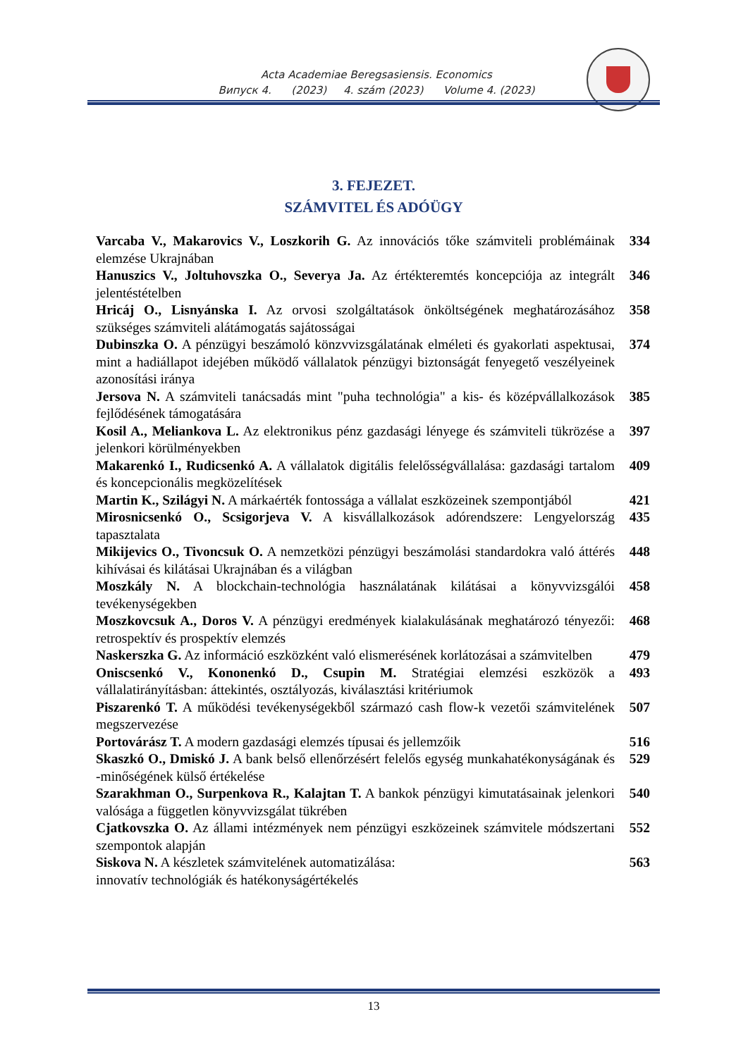Acta Academiae Beregsasiensis. Economics
Випуск 4. (2023) 4. szám (2023) Volume 4. (2023)
3. FEJEZET.
SZÁMVITEL ÉS ADÓÜGY
| Varcaba V., Makarovics V., Loszkorih G. Az innovációs tőke számviteli problémáinak elemzése Ukrajnában | 334 |
| Hanuszics V., Joltuhovszka O., Severya Ja. Az értékteremtés koncepciója az integrált jelentéstételben | 346 |
| Hricáj O., Lisnyánska I. Az orvosi szolgáltatások önköltségének meghatározásához szükséges számviteli alátámogatás sajátosságai | 358 |
| Dubinszka O. A pénzügyi beszámoló könzvvizsgálatának elméleti és gyakorlati aspektusai, mint a hadiállapot idejében működő vállalatok pénzügyi biztonságát fenyegető veszélyeinek azonosítási iránya | 374 |
| Jersova N. A számviteli tanácsadás mint "puha technológia" a kis- és középvállalkozások fejlődésének támogatására | 385 |
| Kosil A., Meliankova L. Az elektronikus pénz gazdasági lényege és számviteli tükrözése a jelenkori körülményekben | 397 |
| Makarenkó I., Rudicsenkó A. A vállalatok digitális felelősségvállalása: gazdasági tartalom és koncepcionális megközelítések | 409 |
| Martin K., Szilágyi N. A márkaérték fontossága a vállalat eszközeinek szempontjából | 421 |
| Mirosnicsenkó O., Scsigorjeva V. A kisvállalkozások adórendszere: Lengyelország tapasztalata | 435 |
| Mikijevics O., Tivoncsuk O. A nemzetközi pénzügyi beszámolási standardokra való áttérés kihívásai és kilátásai Ukrajnában és a világban | 448 |
| Moszkály N. A blockchain-technológia használatának kilátásai a könyvvizsgálói tevékenységekben | 458 |
| Moszkovcsuk A., Doros V. A pénzügyi eredmények kialakulásának meghatározó tényezői: retrospektív és prospektív elemzés | 468 |
| Naskerszka G. Az információ eszközként való elismerésének korlátozásai a számvitelben | 479 |
| Oniscsenkó V., Kononenkó D., Csupin M. Stratégiai elemzési eszközök a vállalatirányításban: áttekintés, osztályozás, kiválasztási kritériumok | 493 |
| Piszarenkó T. A működési tevékenységekből származó cash flow-k vezetői számvitelének megszervezése | 507 |
| Portovárász T. A modern gazdasági elemzés típusai és jellemzőik | 516 |
| Skaszkó O., Dmiskó J. A bank belső ellenőrzésért felelős egység munkahatékonyságának és -minőségének külső értékelése | 529 |
| Szarakhman O., Surpenkova R., Kalajtan T. A bankok pénzügyi kimutatásainak jelenkori valósága a független könyvvizsgálat tükrében | 540 |
| Cjatkovszka O. Az állami intézmények nem pénzügyi eszközeinek számvitele módszertani szempontok alapján | 552 |
| Siskova N. A készletek számvitelének automatizálása: innovatív technológiák és hatékonyságértékelés | 563 |
13